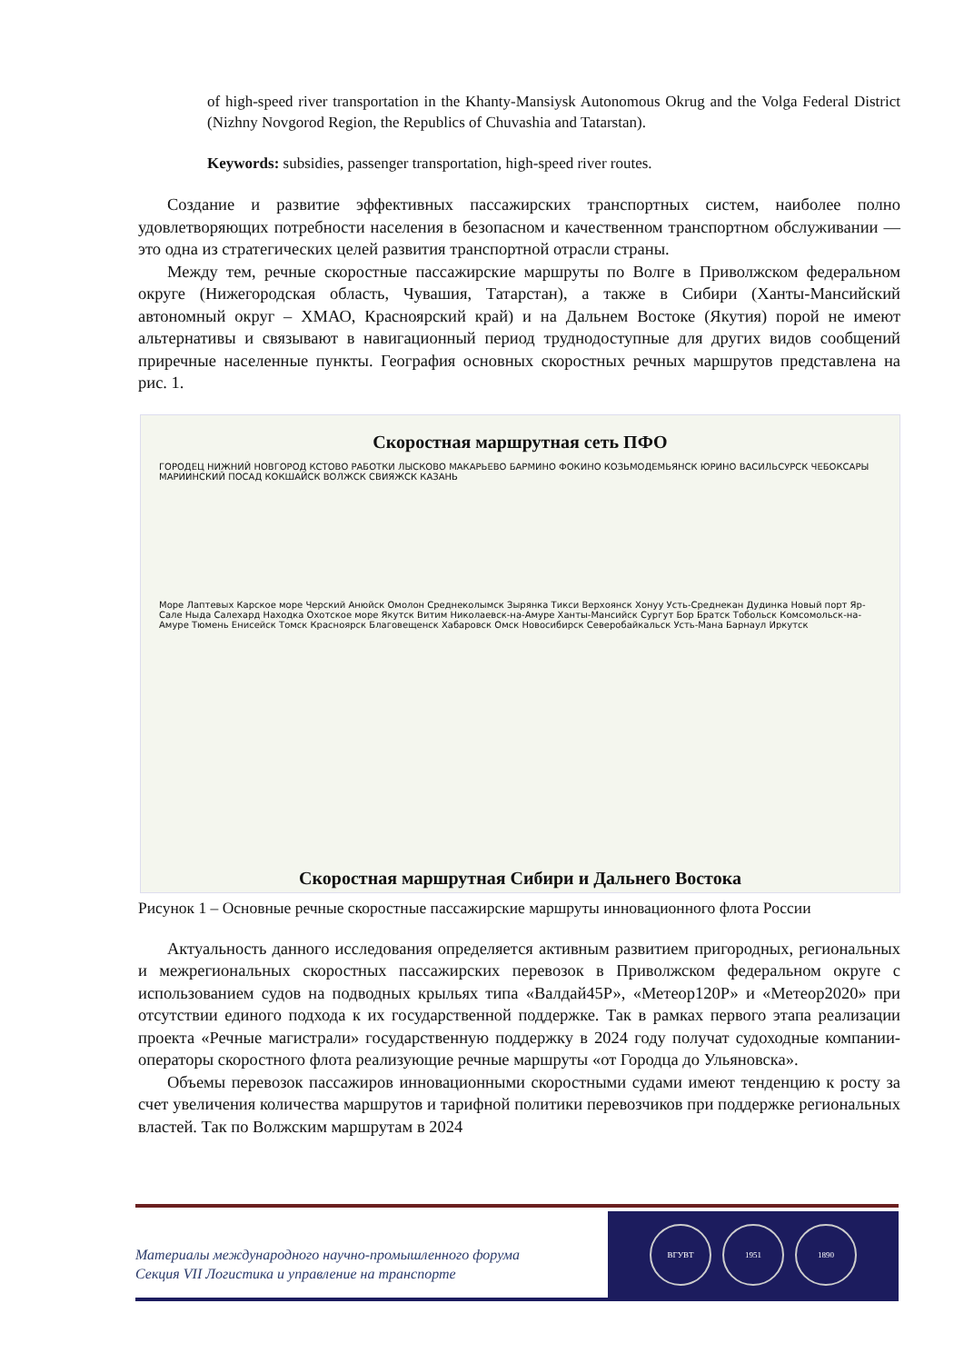of high-speed river transportation in the Khanty-Mansiysk Autonomous Okrug and the Volga Federal District (Nizhny Novgorod Region, the Republics of Chuvashia and Tatarstan).
Keywords: subsidies, passenger transportation, high-speed river routes.
Создание и развитие эффективных пассажирских транспортных систем, наиболее полно удовлетворяющих потребности населения в безопасном и качественном транспортном обслуживании — это одна из стратегических целей развития транспортной отрасли страны.
Между тем, речные скоростные пассажирские маршруты по Волге в Приволжском федеральном округе (Нижегородская область, Чувашия, Татарстан), а также в Сибири (Ханты-Мансийский автономный округ – ХМАО, Красноярский край) и на Дальнем Востоке (Якутия) порой не имеют альтернативы и связывают в навигационный период труднодоступные для других видов сообщений приречные населенные пункты. География основных скоростных речных маршрутов представлена на рис. 1.
Скоростная маршрутная сеть ПФО
ГОРОДЕЦ НИЖНИЙ НОВГОРОД КСТОВО РАБОТКИ ЛЫСКОВО МАКАРЬЕВО БАРМИНО ФОКИНО КОЗЬМОДЕМЬЯНСК ЮРИНО ВАСИЛЬСУРСК ЧЕБОКСАРЫ МАРИИНСКИЙ ПОСАД КОКШАЙСК ВОЛЖСК СВИЯЖСК КАЗАНЬ
Море Лаптевых Карское море Черский Анюйск Омолон Среднеколымск Зырянка Тикси Верхоянск Хонуу Усть-Среднекан Дудинка Новый порт Яр-Сале Ныда Салехард Находка Охотское море Якутск Витим Николаевск-на-Амуре Ханты-Мансийск Сургут Бор Братск Тобольск Комсомольск-на-Амуре Тюмень Енисейск Томск Красноярск Благовещенск Хабаровск Омск Новосибирск Северобайкальск Усть-Мана Барнаул Иркутск
Скоростная маршрутная Сибири и Дальнего Востока
Рисунок 1 – Основные речные скоростные пассажирские маршруты инновационного флота России
Актуальность данного исследования определяется активным развитием пригородных, региональных и межрегиональных скоростных пассажирских перевозок в Приволжском федеральном округе с использованием судов на подводных крыльях типа «Валдай45Р», «Метеор120Р» и «Метеор2020» при отсутствии единого подхода к их государственной поддержке. Так в рамках первого этапа реализации проекта «Речные магистрали» государственную поддержку в 2024 году получат судоходные компании-операторы скоростного флота реализующие речные маршруты «от Городца до Ульяновска».
Объемы перевозок пассажиров инновационными скоростными судами имеют тенденцию к росту за счет увеличения количества маршрутов и тарифной политики перевозчиков при поддержке региональных властей. Так по Волжским маршрутам в 2024
Материалы международного научно-промышленного форума
Секция VII Логистика и управление на транспорте
ВГУВТ 1951 1890